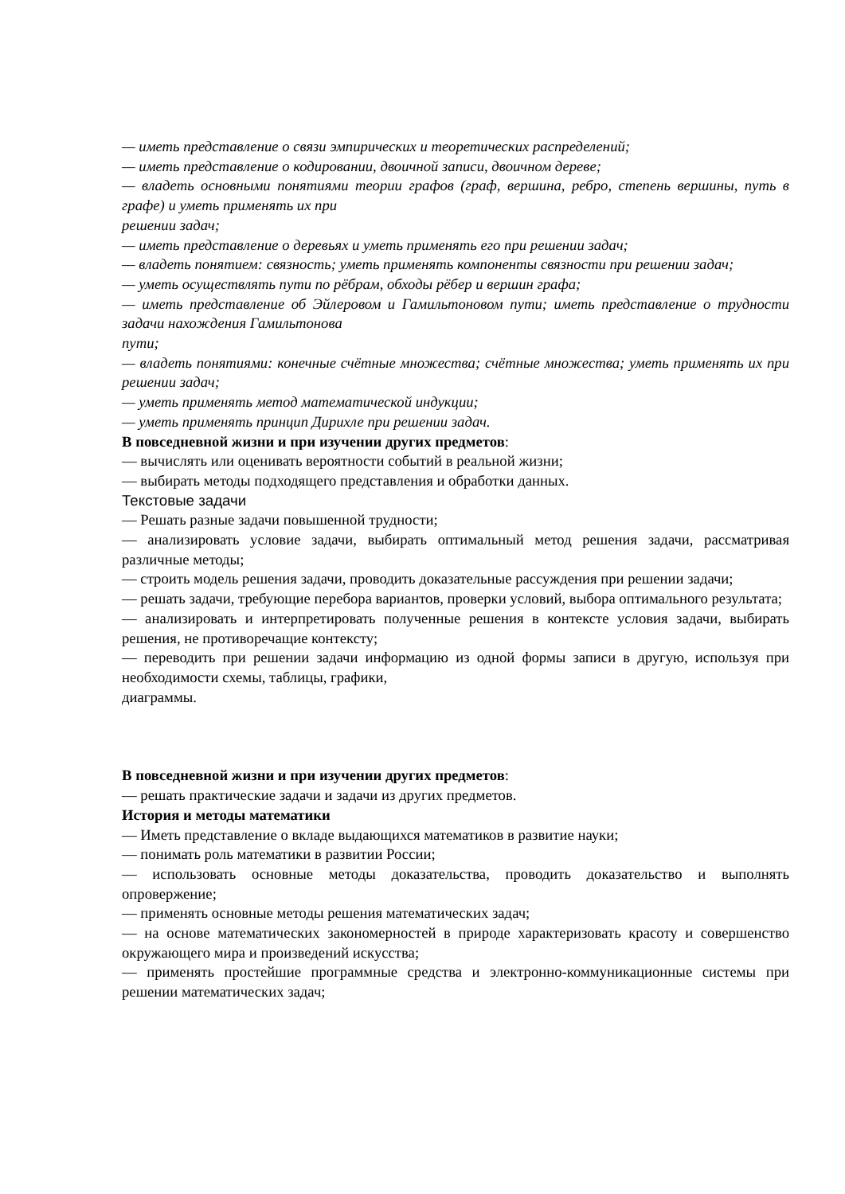— иметь представление о связи эмпирических и теоретических распределений;
— иметь представление о кодировании, двоичной записи, двоичном дереве;
— владеть основными понятиями теории графов (граф, вершина, ребро, степень вершины, путь в графе) и уметь применять их при
решении задач;
— иметь представление о деревьях и уметь применять его при решении задач;
— владеть понятием: связность; уметь применять компоненты связности при решении задач;
— уметь осуществлять пути по рёбрам, обходы рёбер и вершин графа;
— иметь представление об Эйлеровом и Гамильтоновом пути; иметь представление о трудности задачи нахождения Гамильтонова
пути;
— владеть понятиями: конечные счётные множества; счётные множества; уметь применять их при решении задач;
— уметь применять метод математической индукции;
— уметь применять принцип Дирихле при решении задач.
В повседневной жизни и при изучении других предметов:
— вычислять или оценивать вероятности событий в реальной жизни;
— выбирать методы подходящего представления и обработки данных.
Текстовые задачи
— Решать разные задачи повышенной трудности;
— анализировать условие задачи, выбирать оптимальный метод решения задачи, рассматривая различные методы;
— строить модель решения задачи, проводить доказательные рассуждения при решении задачи;
— решать задачи, требующие перебора вариантов, проверки условий, выбора оптимального результата;
— анализировать и интерпретировать полученные решения в контексте условия задачи, выбирать решения, не противоречащие контексту;
— переводить при решении задачи информацию из одной формы записи в другую, используя при необходимости схемы, таблицы, графики,
диаграммы.
В повседневной жизни и при изучении других предметов:
— решать практические задачи и задачи из других предметов.
История и методы математики
— Иметь представление о вкладе выдающихся математиков в развитие науки;
— понимать роль математики в развитии России;
— использовать основные методы доказательства, проводить доказательство и выполнять опровержение;
— применять основные методы решения математических задач;
— на основе математических закономерностей в природе характеризовать красоту и совершенство окружающего мира и произведений искусства;
— применять простейшие программные средства и электронно-коммуникационные системы при решении математических задач;